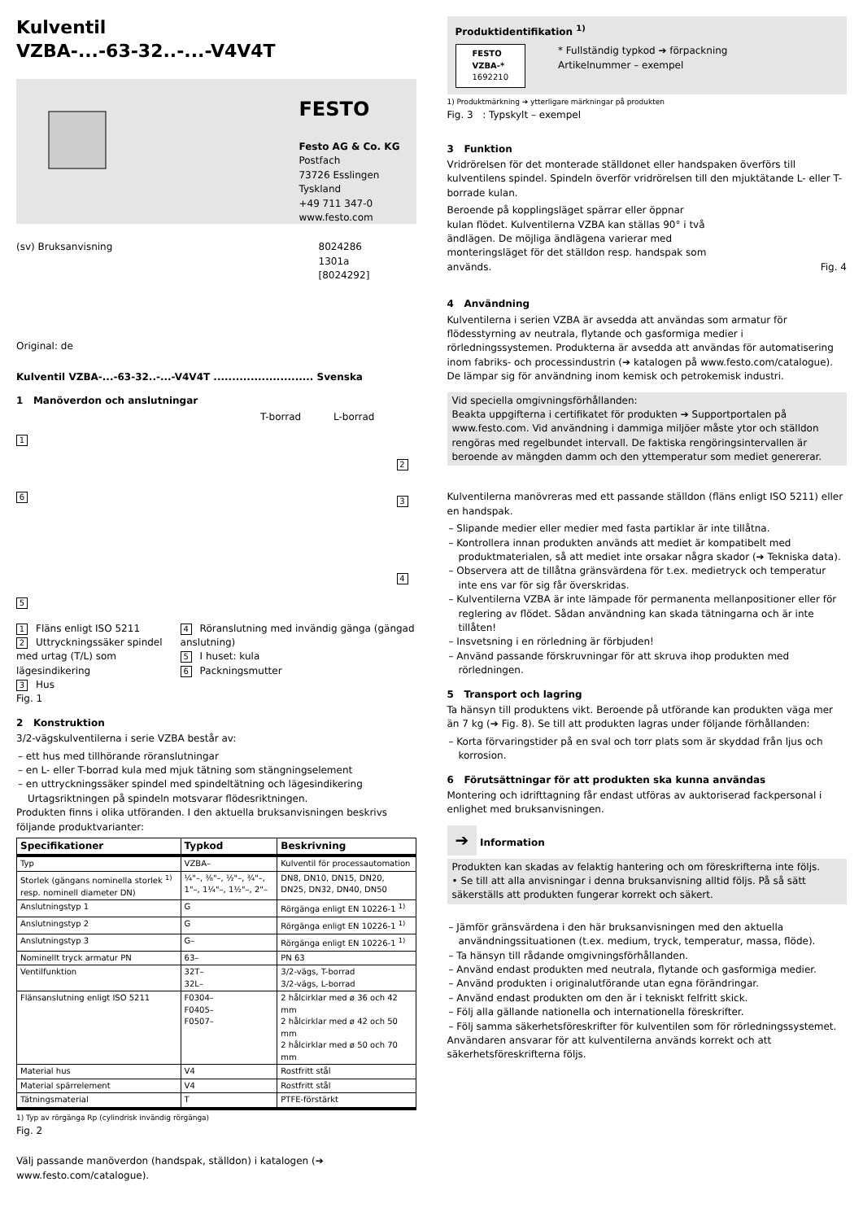Kulventil
VZBA-...-63-32..-...-V4V4T
FESTO
Festo AG & Co. KG
Postfach
73726 Esslingen
Tyskland
+49 711 347-0
www.festo.com
(sv) Bruksanvisning 8024286
1301a
[8024292]
Original: de
Kulventil VZBA-...-63-32..-...-V4V4T ........................... Svenska
1 Manöverdon och anslutningar
T-borrad L-borrad
1
6
2
3
4
5
1 Fläns enligt ISO 5211
2 Uttryckningssäker spindel med urtag (T/L) som lägesindikering
3 Hus
4 Röranslutning med invändig gänga (gängad anslutning)
5 I huset: kula
6 Packningsmutter
Fig. 1
2 Konstruktion
3/2-vägskulventilerna i serie VZBA består av:
– ett hus med tillhörande röranslutningar
– en L- eller T-borrad kula med mjuk tätning som stängningselement
– en uttryckningssäker spindel med spindeltätning och lägesindikering Urtagsriktningen på spindeln motsvarar flödesriktningen.
Produkten finns i olika utföranden. I den aktuella bruksanvisningen beskrivs följande produktvarianter:
| Specifikationer | Typkod | Beskrivning |
| --- | --- | --- |
| Typ | VZBA– | Kulventil för processautomation |
| Storlek (gängans nominella storlek <sup>1)</sup> resp. nominell diameter DN) | ¼"–, ⅜"–, ½"–, ¾"–, 1"–, 1¼"–, 1½"–, 2"– | DN8, DN10, DN15, DN20, DN25, DN32, DN40, DN50 |
| Anslutningstyp 1 | G | Rörgänga enligt EN 10226-1 <sup>1)</sup> |
| Anslutningstyp 2 | G | Rörgänga enligt EN 10226-1 <sup>1)</sup> |
| Anslutningstyp 3 | G– | Rörgänga enligt EN 10226-1 <sup>1)</sup> |
| Nominellt tryck armatur PN | 63– | PN 63 |
| Ventilfunktion | 32T– 32L– | 3/2-vägs, T-borrad 3/2-vägs, L-borrad |
| Flänsanslutning enligt ISO 5211 | F0304– F0405– F0507– | 2 hålcirklar med ø 36 och 42 mm 2 hålcirklar med ø 42 och 50 mm 2 hålcirklar med ø 50 och 70 mm |
| Material hus | V4 | Rostfritt stål |
| Material spärrelement | V4 | Rostfritt stål |
| Tätningsmaterial | T | PTFE-förstärkt |
1) Typ av rörgänga Rp (cylindrisk invändig rörgänga)
Fig. 2
Välj passande manöverdon (handspak, ställdon) i katalogen (➔ www.festo.com/catalogue).
Produktidentifikation <sup>1)</sup>
FESTO
VZBA-*
1692210
* Fullständig typkod ➔ förpackning
Artikelnummer – exempel
1) Produktmärkning ➔ ytterligare märkningar på produkten
Fig. 3 : Typskylt – exempel
3 Funktion
Vridrörelsen för det monterade ställdonet eller handspaken överförs till kulventilens spindel. Spindeln överför vridrörelsen till den mjuktätande L- eller T-borrade kulan.
Beroende på kopplingsläget spärrar eller öppnar kulan flödet. Kulventilerna VZBA kan ställas 90° i två ändlägen. De möjliga ändlägena varierar med monteringsläget för det ställdon resp. handspak som används.
Fig. 4
4 Användning
Kulventilerna i serien VZBA är avsedda att användas som armatur för flödesstyrning av neutrala, flytande och gasformiga medier i rörledningssystemen. Produkterna är avsedda att användas för automatisering inom fabriks- och processindustrin (➔ katalogen på www.festo.com/catalogue). De lämpar sig för användning inom kemisk och petrokemisk industri.
Vid speciella omgivningsförhållanden:
Beakta uppgifterna i certifikatet för produkten ➔ Supportportalen på www.festo.com. Vid användning i dammiga miljöer måste ytor och ställdon rengöras med regelbundet intervall. De faktiska rengöringsintervallen är beroende av mängden damm och den yttemperatur som mediet genererar.
Kulventilerna manövreras med ett passande ställdon (fläns enligt ISO 5211) eller en handspak.
– Slipande medier eller medier med fasta partiklar är inte tillåtna.
– Kontrollera innan produkten används att mediet är kompatibelt med produktmaterialen, så att mediet inte orsakar några skador (➔ Tekniska data).
– Observera att de tillåtna gränsvärdena för t.ex. medietryck och temperatur inte ens var för sig får överskridas.
– Kulventilerna VZBA är inte lämpade för permanenta mellanpositioner eller för reglering av flödet. Sådan användning kan skada tätningarna och är inte tillåten!
– Insvetsning i en rörledning är förbjuden!
– Använd passande förskruvningar för att skruva ihop produkten med rörledningen.
5 Transport och lagring
Ta hänsyn till produktens vikt. Beroende på utförande kan produkten väga mer än 7 kg (➔ Fig. 8). Se till att produkten lagras under följande förhållanden:
– Korta förvaringstider på en sval och torr plats som är skyddad från ljus och korrosion.
6 Förutsättningar för att produkten ska kunna användas
Montering och idrifttagning får endast utföras av auktoriserad fackpersonal i enlighet med bruksanvisningen.
➔ Information
Produkten kan skadas av felaktig hantering och om föreskrifterna inte följs.
• Se till att alla anvisningar i denna bruksanvisning alltid följs. På så sätt säkerställs att produkten fungerar korrekt och säkert.
– Jämför gränsvärdena i den här bruksanvisningen med den aktuella användningssituationen (t.ex. medium, tryck, temperatur, massa, flöde).
– Ta hänsyn till rådande omgivningsförhållanden.
– Använd endast produkten med neutrala, flytande och gasformiga medier.
– Använd produkten i originalutförande utan egna förändringar.
– Använd endast produkten om den är i tekniskt felfritt skick.
– Följ alla gällande nationella och internationella föreskrifter.
– Följ samma säkerhetsföreskrifter för kulventilen som för rörledningssystemet.
Användaren ansvarar för att kulventilerna används korrekt och att säkerhetsföreskrifterna följs.